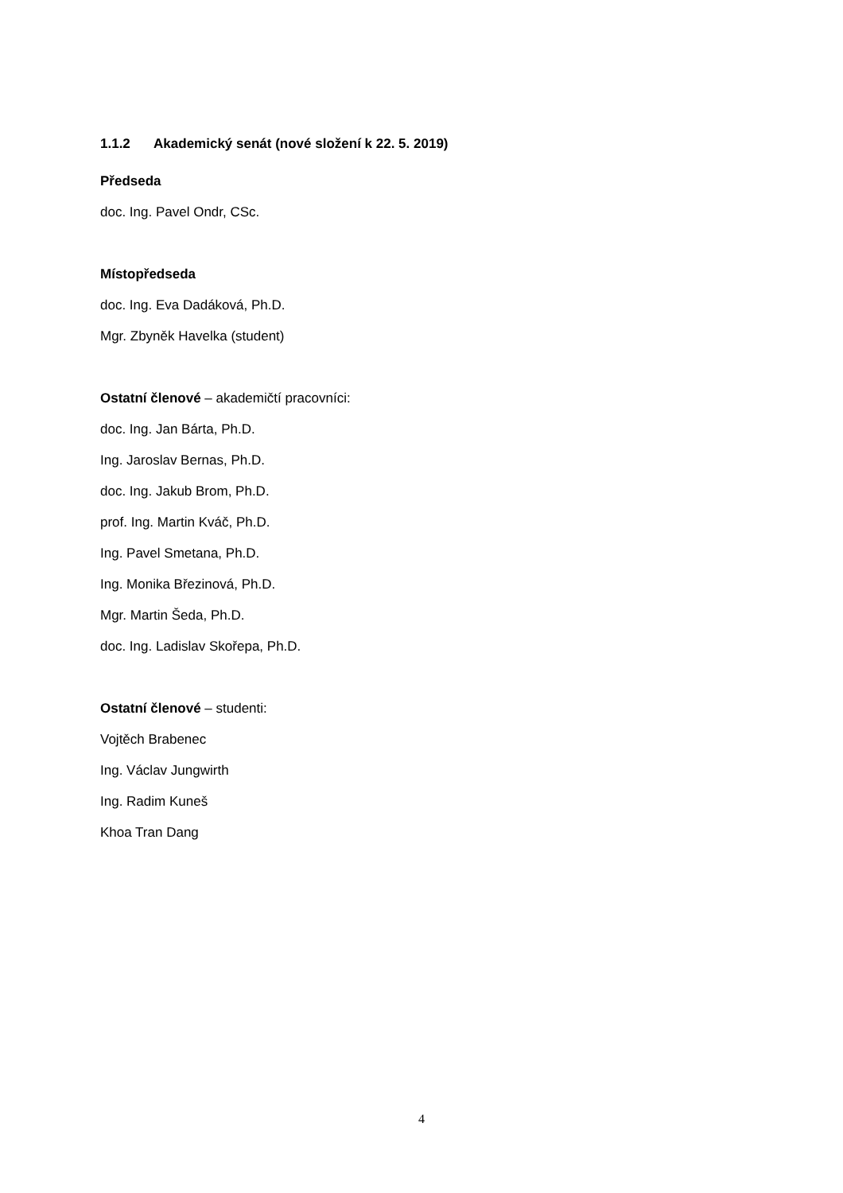1.1.2 Akademický senát (nové složení k 22. 5. 2019)
Předseda
doc. Ing. Pavel Ondr, CSc.
Místopředseda
doc. Ing. Eva Dadáková, Ph.D.
Mgr. Zbyněk Havelka (student)
Ostatní členové – akademičtí pracovníci:
doc. Ing. Jan Bárta, Ph.D.
Ing. Jaroslav Bernas, Ph.D.
doc. Ing. Jakub Brom, Ph.D.
prof. Ing. Martin Kváč, Ph.D.
Ing. Pavel Smetana, Ph.D.
Ing. Monika Březinová, Ph.D.
Mgr. Martin Šeda, Ph.D.
doc. Ing. Ladislav Skořepa, Ph.D.
Ostatní členové – studenti:
Vojtěch Brabenec
Ing. Václav Jungwirth
Ing. Radim Kuneš
Khoa Tran Dang
4